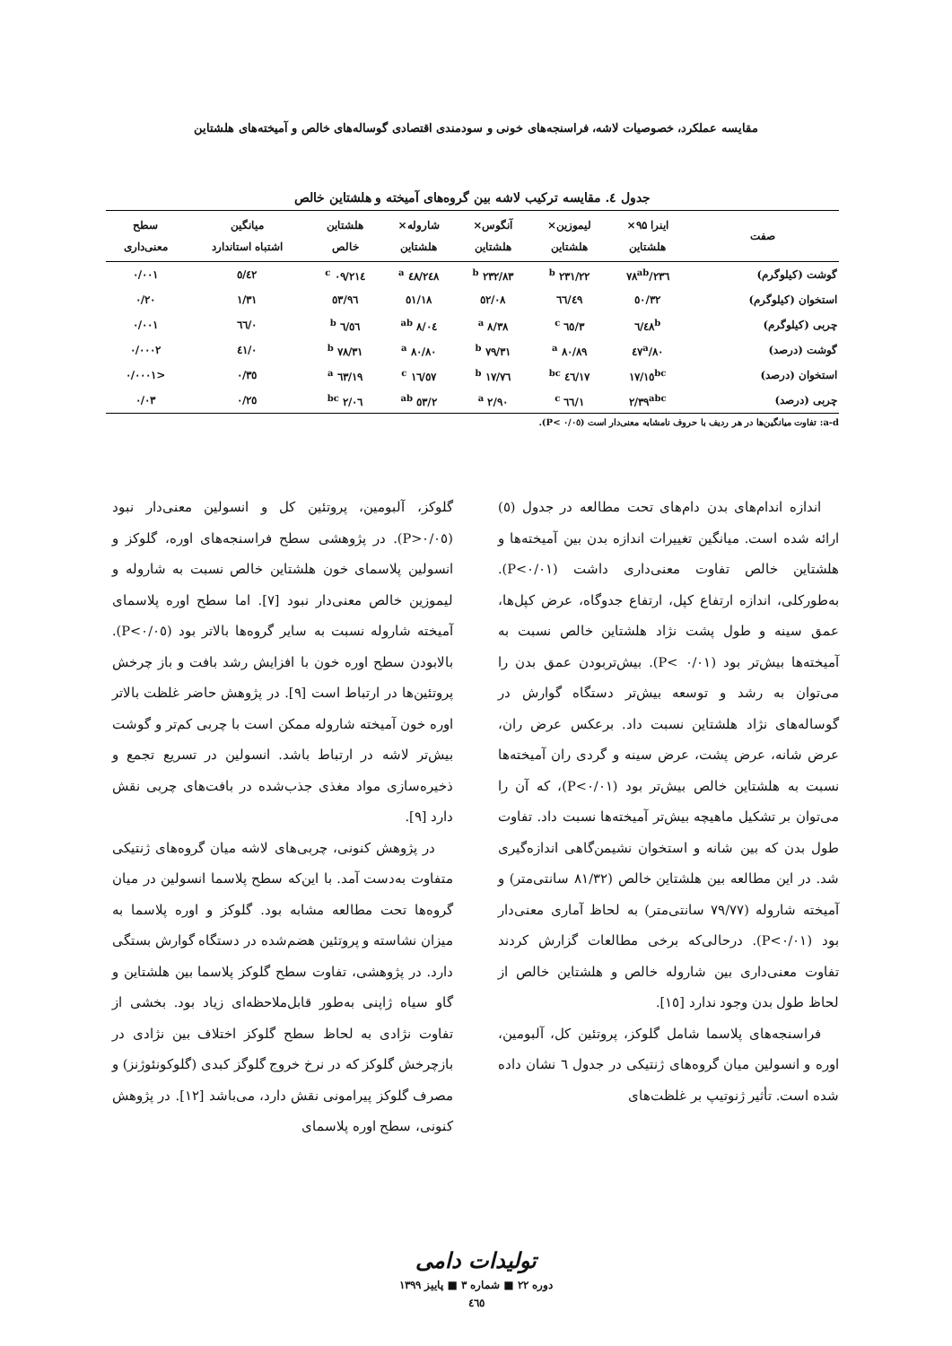مقایسه عملکرد، خصوصیات لاشه، فراسنجه‌های خونی و سودمندی اقتصادی گوساله‌های خالص و آمیخته‌های هلشتاین
جدول ٤. مقایسه ترکیب لاشه بین گروه‌های آمیخته و هلشتاین خالص
| صفت | اینرا ۹۵× هلشتاین | لیموزین× هلشتاین | آنگوس× هلشتاین | شاروله× هلشتاین | هلشتاین خالص | میانگین اشتباه استاندارد | سطح معنی‌داری |
| --- | --- | --- | --- | --- | --- | --- | --- |
| گوشت (کیلوگرم) | ۲۳٦/۷۸<sup>ab</sup> | ۲۳۱/۲۲ <sup>b</sup> | ۲۳۲/۸۳ <sup>b</sup> | ۲٤۸/٤۸ <sup>a</sup> | ۲۱٤/۰۹ <sup>c</sup> | ٥/٤۲ | ۰/۰۰۱ |
| استخوان (کیلوگرم) | ٥۰/۳۲ | ٤۹/٦٦ | ٥۲/۰۸ | ٥۱/۱۸ | ٥۳/۹٦ | ۱/۳۱ | ۰/۲۰ |
| چربی (کیلوگرم) | ٦/٤۸<sup>b</sup> | ۳/٦٥ <sup>c</sup> | ۸/۳۸ <sup>a</sup> | ۸/۰٤ <sup>ab</sup> | ٦/٥٦ <sup>b</sup> | ۰/٦٦ | ۰/۰۰۱ |
| گوشت (درصد) | ۸۰/٤۷<sup>a</sup> | ۸۰/۸۹ <sup>a</sup> | ۷۹/۳۱ <sup>b</sup> | ۸۰/۸۰ <sup>a</sup> | ۷۸/۳۱ <sup>b</sup> | ۰/٤۱ | ۰/۰۰۰۲ |
| استخوان (درصد) | ۱۷/۱٥<sup>bc</sup> | ۱۷/٤٦ <sup>bc</sup> | ۱۷/۷٦ <sup>b</sup> | ۱٦/٥۷ <sup>c</sup> | ۱۹/٦۳ <sup>a</sup> | ۰/۳٥ | <۰/۰۰۰۱ |
| چربی (درصد) | ۲/۳۹<sup>abc</sup> | ۱/٦٦ <sup>c</sup> | ۲/۹۰ <sup>a</sup> | ۲/٥۳ <sup>ab</sup> | ۲/۰٦ <sup>bc</sup> | ۰/۲٥ | ۰/۰۳ |
a-d: تفاوت میانگین‌ها در هر ردیف با حروف نامشابه معنی‌دار است (P< ۰/۰٥).
اندازه اندام‌های بدن دام‌های تحت مطالعه در جدول (٥) ارائه شده است. میانگین تغییرات اندازه بدن بین آمیخته‌ها و هلشتاین خالص تفاوت معنی‌داری داشت (P<۰/۰۱). به‌طورکلی، اندازه ارتفاع کپل، ارتفاع جدوگاه، عرض کپل‌ها، عمق سینه و طول پشت نژاد هلشتاین خالص نسبت به آمیخته‌ها بیش‌تر بود (P< ۰/۰۱). بیش‌تربودن عمق بدن را می‌توان به رشد و توسعه بیش‌تر دستگاه گوارش در گوساله‌های نژاد هلشتاین نسبت داد. برعکس عرض ران، عرض شانه، عرض پشت، عرض سینه و گردی ران آمیخته‌ها نسبت به هلشتاین خالص بیش‌تر بود (P<۰/۰۱)، که آن را می‌توان بر تشکیل ماهیچه بیش‌تر آمیخته‌ها نسبت داد. تفاوت طول بدن که بین شانه و استخوان نشیمن‌گاهی اندازه‌گیری شد. در این مطالعه بین هلشتاین خالص (۸۱/۳۲ سانتی‌متر) و آمیخته شاروله (۷۹/۷۷ سانتی‌متر) به لحاظ آماری معنی‌دار بود (P<۰/۰۱). درحالی‌که برخی مطالعات گزارش کردند تفاوت معنی‌داری بین شاروله خالص و هلشتاین خالص از لحاظ طول بدن وجود ندارد [۱٥].
فراسنجه‌های پلاسما شامل گلوکز، پروتئین کل، آلبومین، اوره و انسولین میان گروه‌های ژنتیکی در جدول ٦ نشان داده شده است. تأثیر ژنوتیپ بر غلظت‌های
گلوکز، آلبومین، پروتئین کل و انسولین معنی‌دار نبود (P>۰/۰٥). در پژوهشی سطح فراسنجه‌های اوره، گلوکز و انسولین پلاسمای خون هلشتاین خالص نسبت به شاروله و لیموزین خالص معنی‌دار نبود [۷]. اما سطح اوره پلاسمای آمیخته شاروله نسبت به سایر گروه‌ها بالاتر بود (P<۰/۰٥). بالابودن سطح اوره خون با افزایش رشد بافت و باز چرخش پروتئین‌ها در ارتباط است [۹]. در پژوهش حاضر غلظت بالاتر اوره خون آمیخته شاروله ممکن است با چربی کم‌تر و گوشت بیش‌تر لاشه در ارتباط باشد. انسولین در تسریع تجمع و ذخیره‌سازی مواد مغذی جذب‌شده در بافت‌های چربی نقش دارد [۹].
در پژوهش کنونی، چربی‌های لاشه میان گروه‌های ژنتیکی متفاوت به‌دست آمد. با این‌که سطح پلاسما انسولین در میان گروه‌ها تحت مطالعه مشابه بود. گلوکز و اوره پلاسما به میزان نشاسته و پروتئین هضم‌شده در دستگاه گوارش بستگی دارد. در پژوهشی، تفاوت سطح گلوکز پلاسما بین هلشتاین و گاو سیاه ژاپنی به‌طور قابل‌ملاحظه‌ای زیاد بود. بخشی از تفاوت نژادی به لحاظ سطح گلوکز اختلاف بین نژادی در بازچرخش گلوکز که در نرخ خروج گلوگز کبدی (گلوکونئوژنز) و مصرف گلوکز پیرامونی نقش دارد، می‌باشد [۱۲]. در پژوهش کنونی، سطح اوره پلاسمای
تولیدات دامی
دوره ۲۲ ■ شماره ۳ ■ پاییز ۱۳۹۹
٤٦٥